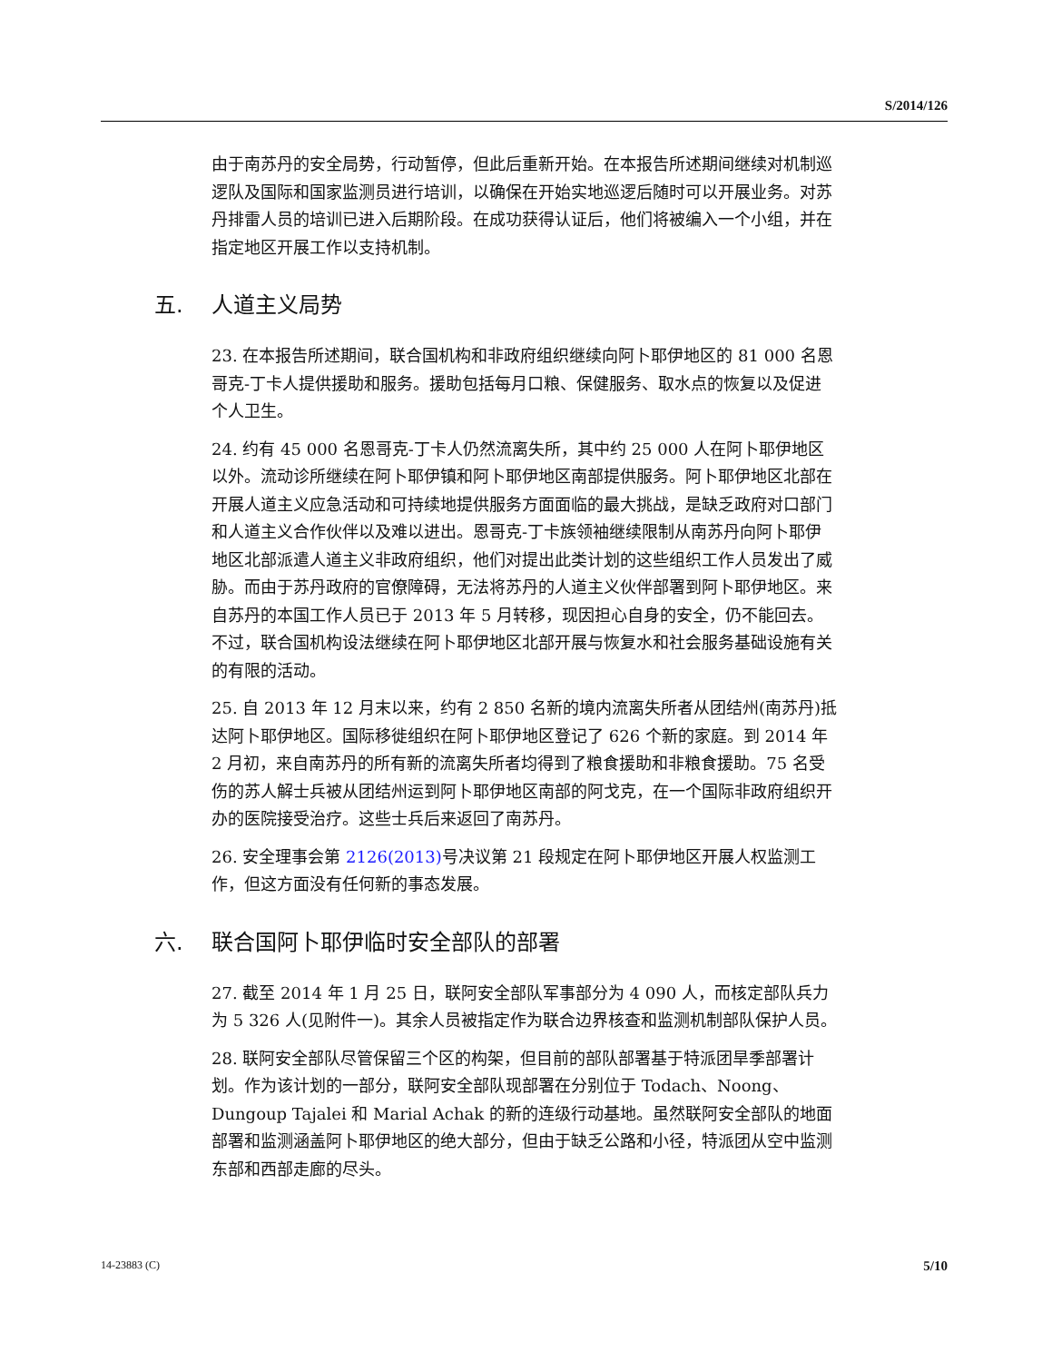S/2014/126
由于南苏丹的安全局势，行动暂停，但此后重新开始。在本报告所述期间继续对机制巡逻队及国际和国家监测员进行培训，以确保在开始实地巡逻后随时可以开展业务。对苏丹排雷人员的培训已进入后期阶段。在成功获得认证后，他们将被编入一个小组，并在指定地区开展工作以支持机制。
五. 人道主义局势
23. 在本报告所述期间，联合国机构和非政府组织继续向阿卜耶伊地区的 81 000 名恩哥克-丁卡人提供援助和服务。援助包括每月口粮、保健服务、取水点的恢复以及促进个人卫生。
24. 约有 45 000 名恩哥克-丁卡人仍然流离失所，其中约 25 000 人在阿卜耶伊地区以外。流动诊所继续在阿卜耶伊镇和阿卜耶伊地区南部提供服务。阿卜耶伊地区北部在开展人道主义应急活动和可持续地提供服务方面面临的最大挑战，是缺乏政府对口部门和人道主义合作伙伴以及难以进出。恩哥克-丁卡族领袖继续限制从南苏丹向阿卜耶伊地区北部派遣人道主义非政府组织，他们对提出此类计划的这些组织工作人员发出了威胁。而由于苏丹政府的官僚障碍，无法将苏丹的人道主义伙伴部署到阿卜耶伊地区。来自苏丹的本国工作人员已于 2013 年 5 月转移，现因担心自身的安全，仍不能回去。不过，联合国机构设法继续在阿卜耶伊地区北部开展与恢复水和社会服务基础设施有关的有限的活动。
25. 自 2013 年 12 月末以来，约有 2 850 名新的境内流离失所者从团结州(南苏丹)抵达阿卜耶伊地区。国际移徙组织在阿卜耶伊地区登记了 626 个新的家庭。到 2014 年 2 月初，来自南苏丹的所有新的流离失所者均得到了粮食援助和非粮食援助。75 名受伤的苏人解士兵被从团结州运到阿卜耶伊地区南部的阿戈克，在一个国际非政府组织开办的医院接受治疗。这些士兵后来返回了南苏丹。
26. 安全理事会第 2126(2013) 号决议第 21 段规定在阿卜耶伊地区开展人权监测工作，但这方面没有任何新的事态发展。
六. 联合国阿卜耶伊临时安全部队的部署
27. 截至 2014 年 1 月 25 日，联阿安全部队军事部分为 4 090 人，而核定部队兵力为 5 326 人(见附件一)。其余人员被指定作为联合边界核查和监测机制部队保护人员。
28. 联阿安全部队尽管保留三个区的构架，但目前的部队部署基于特派团旱季部署计划。作为该计划的一部分，联阿安全部队现部署在分别位于 Todach、Noong、Dungoup Tajalei 和 Marial Achak 的新的连级行动基地。虽然联阿安全部队的地面部署和监测涵盖阿卜耶伊地区的绝大部分，但由于缺乏公路和小径，特派团从空中监测东部和西部走廊的尽头。
14-23883 (C) 5/10